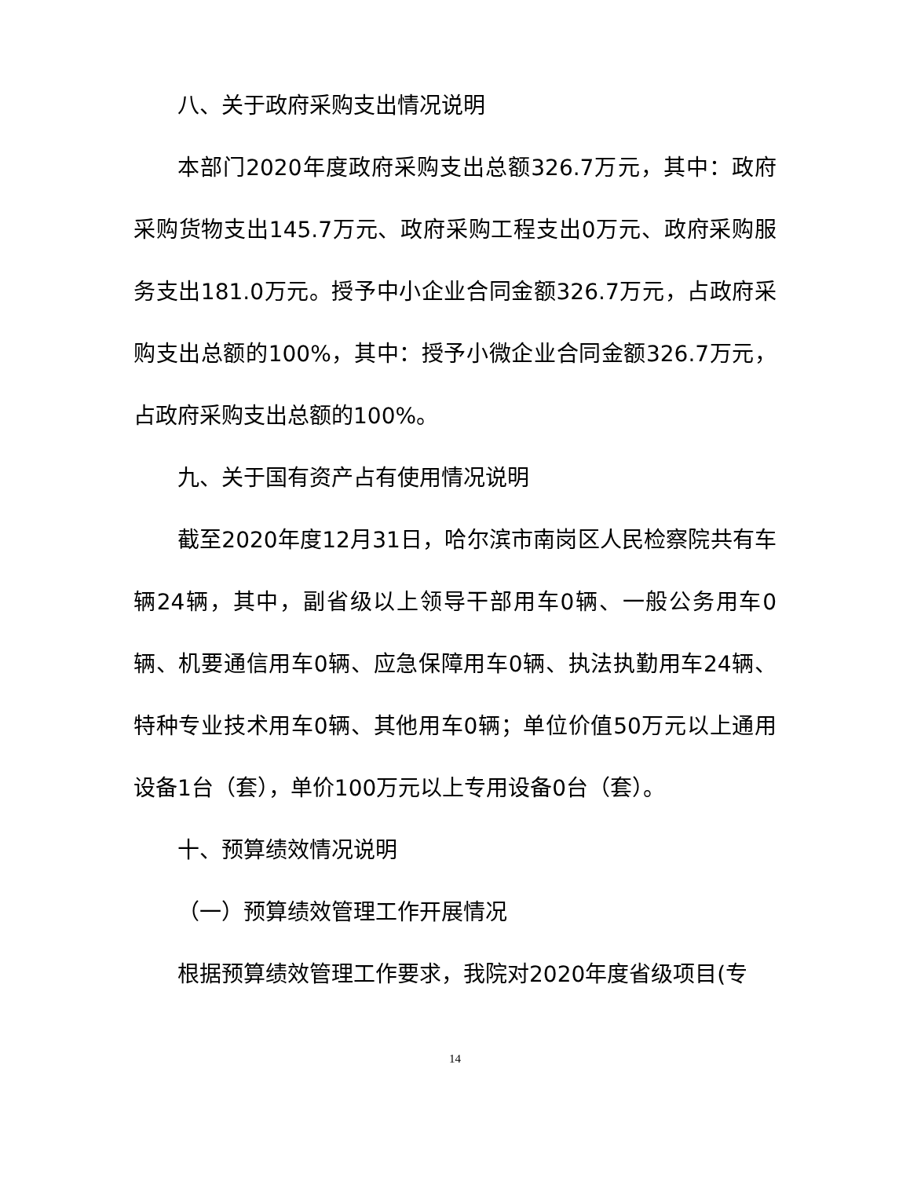八、关于政府采购支出情况说明
本部门2020年度政府采购支出总额326.7万元，其中：政府采购货物支出145.7万元、政府采购工程支出0万元、政府采购服务支出181.0万元。授予中小企业合同金额326.7万元，占政府采购支出总额的100%，其中：授予小微企业合同金额326.7万元，占政府采购支出总额的100%。
九、关于国有资产占有使用情况说明
截至2020年度12月31日，哈尔滨市南岗区人民检察院共有车辆24辆，其中，副省级以上领导干部用车0辆、一般公务用车0辆、机要通信用车0辆、应急保障用车0辆、执法执勤用车24辆、特种专业技术用车0辆、其他用车0辆；单位价值50万元以上通用设备1台（套），单价100万元以上专用设备0台（套）。
十、预算绩效情况说明
（一）预算绩效管理工作开展情况
根据预算绩效管理工作要求，我院对2020年度省级项目(专
14